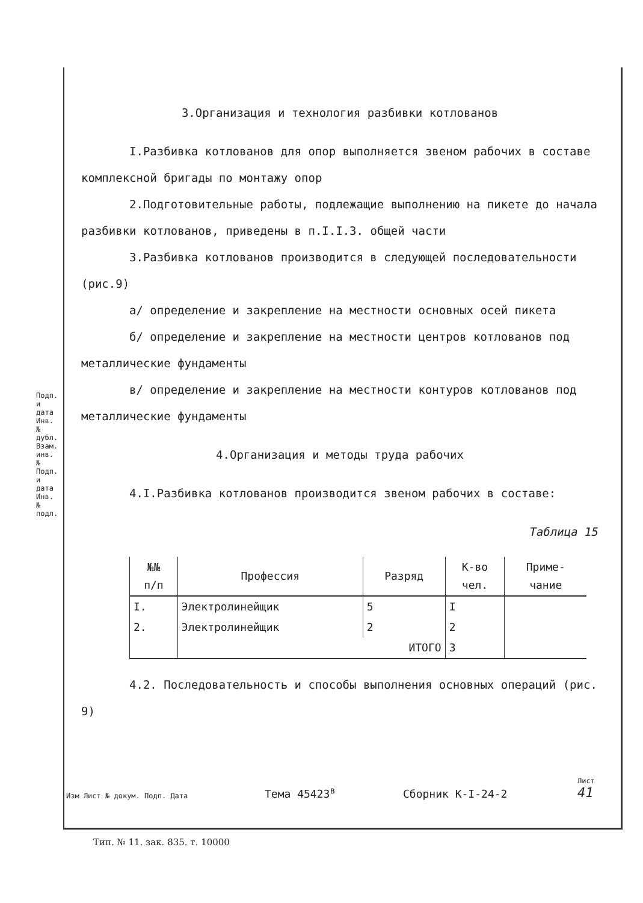Подп. и дата
Инв. № дубл.
Взам. инв. №
Подп. и дата
Инв. № подл.
3.Организация и технология разбивки котлованов
I.Разбивка котлованов для опор выполняется звеном рабочих в составе комплексной бригады по монтажу опор
2.Подготовительные работы, подлежащие выполнению на пикете до начала разбивки котлованов, приведены в п.I.I.3. общей части
3.Разбивка котлованов производится в следующей последовательности (рис.9)
а/ определение и закрепление на местности основных осей пикета
б/ определение и закрепление на местности центров котлованов под металлические фундаменты
в/ определение и закрепление на местности контуров котлованов под металлические фундаменты
4.Организация и методы труда рабочих
4.I.Разбивка котлованов производится звеном рабочих в составе:
Таблица 15
| №№ п/п | Профессия | Разряд | К-во чел. | Приме- чание |
| --- | --- | --- | --- | --- |
| I. | Электролинейщик | 5 | I | |
| 2. | Электролинейщик | 2 | 2 | |
| | ИТОГО | | 3 | |
4.2. Последовательность и способы выполнения основных операций (рис. 9)
Изм Лист № докум. Подп. Дата
Тема 45423<sup>в</sup>
Сборник К-I-24-2
Лист
41
Тип. № 11. зак. 835. т. 10000